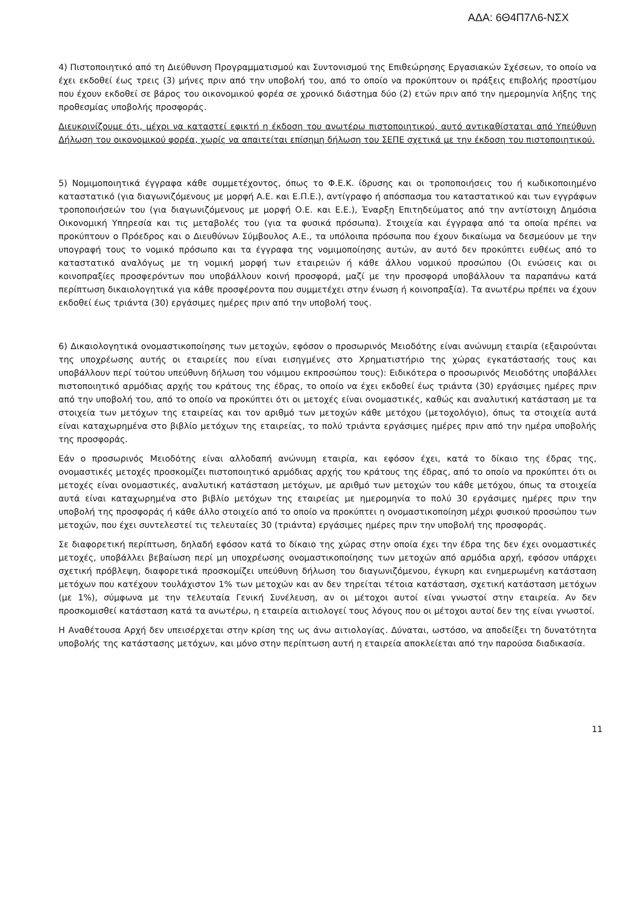ΑΔΑ: 6Θ4Π7Λ6-ΝΣΧ
4) Πιστοποιητικό από τη Διεύθυνση Προγραμματισμού και Συντονισμού της Επιθεώρησης Εργασιακών Σχέσεων, το οποίο να έχει εκδοθεί έως τρεις (3) μήνες πριν από την υποβολή του, από το οποίο να προκύπτουν οι πράξεις επιβολής προστίμου που έχουν εκδοθεί σε βάρος του οικονομικού φορέα σε χρονικό διάστημα δύο (2) ετών πριν από την ημερομηνία λήξης της προθεσμίας υποβολής προσφοράς.
Διευκρινίζουμε ότι, μέχρι να καταστεί εφικτή η έκδοση του ανωτέρω πιστοποιητικού, αυτό αντικαθίσταται από Υπεύθυνη Δήλωση του οικονομικού φορέα, χωρίς να απαιτείται επίσημη δήλωση του ΣΕΠΕ σχετικά με την έκδοση του πιστοποιητικού.
5) Νομιμοποιητικά έγγραφα κάθε συμμετέχοντος, όπως το Φ.Ε.Κ. ίδρυσης και οι τροποποιήσεις του ή κωδικοποιημένο καταστατικό (για διαγωνιζόμενους με μορφή Α.Ε. και Ε.Π.Ε.), αντίγραφο ή απόσπασμα του καταστατικού και των εγγράφων τροποποιήσεών του (για διαγωνιζόμενους με μορφή Ο.Ε. και Ε.Ε.), Έναρξη Επιτηδεύματος από την αντίστοιχη Δημόσια Οικονομική Υπηρεσία και τις μεταβολές του (για τα φυσικά πρόσωπα). Στοιχεία και έγγραφα από τα οποία πρέπει να προκύπτουν ο Πρόεδρος και ο Διευθύνων Σύμβουλος Α.Ε., τα υπόλοιπα πρόσωπα που έχουν δικαίωμα να δεσμεύουν με την υπογραφή τους το νομικό πρόσωπο και τα έγγραφα της νομιμοποίησης αυτών, αν αυτό δεν προκύπτει ευθέως από το καταστατικό αναλόγως με τη νομική μορφή των εταιρειών ή κάθε άλλου νομικού προσώπου (Οι ενώσεις και οι κοινοπραξίες προσφερόντων που υποβάλλουν κοινή προσφορά, μαζί με την προσφορά υποβάλλουν τα παραπάνω κατά περίπτωση δικαιολογητικά για κάθε προσφέροντα που συμμετέχει στην ένωση ή κοινοπραξία). Τα ανωτέρω πρέπει να έχουν εκδοθεί έως τριάντα (30) εργάσιμες ημέρες πριν από την υποβολή τους.
6) Δικαιολογητικά ονομαστικοποίησης των μετοχών, εφόσον ο προσωρινός Μειοδότης είναι ανώνυμη εταιρία (εξαιρούνται της υποχρέωσης αυτής οι εταιρείες που είναι εισηγμένες στο Χρηματιστήριο της χώρας εγκατάστασής τους και υποβάλλουν περί τούτου υπεύθυνη δήλωση του νόμιμου εκπροσώπου τους): Ειδικότερα ο προσωρινός Μειοδότης υποβάλλει πιστοποιητικό αρμόδιας αρχής του κράτους της έδρας, το οποίο να έχει εκδοθεί έως τριάντα (30) εργάσιμες ημέρες πριν από την υποβολή του, από το οποίο να προκύπτει ότι οι μετοχές είναι ονομαστικές, καθώς και αναλυτική κατάσταση με τα στοιχεία των μετόχων της εταιρείας και τον αριθμό των μετοχών κάθε μετόχου (μετοχολόγιο), όπως τα στοιχεία αυτά είναι καταχωρημένα στο βιβλίο μετόχων της εταιρείας, το πολύ τριάντα εργάσιμες ημέρες πριν από την ημέρα υποβολής της προσφοράς.
Εάν ο προσωρινός Μειοδότης είναι αλλοδαπή ανώνυμη εταιρία, και εφόσον έχει, κατά το δίκαιο της έδρας της, ονομαστικές μετοχές προσκομίζει πιστοποιητικό αρμόδιας αρχής του κράτους της έδρας, από το οποίο να προκύπτει ότι οι μετοχές είναι ονομαστικές, αναλυτική κατάσταση μετόχων, με αριθμό των μετοχών του κάθε μετόχου, όπως τα στοιχεία αυτά είναι καταχωρημένα στο βιβλίο μετόχων της εταιρείας με ημερομηνία το πολύ 30 εργάσιμες ημέρες πριν την υποβολή της προσφοράς ή κάθε άλλο στοιχείο από το οποίο να προκύπτει η ονομαστικοποίηση μέχρι φυσικού προσώπου των μετοχών, που έχει συντελεστεί τις τελευταίες 30 (τριάντα) εργάσιμες ημέρες πριν την υποβολή της προσφοράς.
Σε διαφορετική περίπτωση, δηλαδή εφόσον κατά το δίκαιο της χώρας στην οποία έχει την έδρα της δεν έχει ονομαστικές μετοχές, υποβάλλει βεβαίωση περί μη υποχρέωσης ονομαστικοποίησης των μετοχών από αρμόδια αρχή, εφόσον υπάρχει σχετική πρόβλεψη, διαφορετικά προσκομίζει υπεύθυνη δήλωση του διαγωνιζόμενου, έγκυρη και ενημερωμένη κατάσταση μετόχων που κατέχουν τουλάχιστον 1% των μετοχών και αν δεν τηρείται τέτοια κατάσταση, σχετική κατάσταση μετόχων (με 1%), σύμφωνα με την τελευταία Γενική Συνέλευση, αν οι μέτοχοι αυτοί είναι γνωστοί στην εταιρεία. Αν δεν προσκομισθεί κατάσταση κατά τα ανωτέρω, η εταιρεία αιτιολογεί τους λόγους που οι μέτοχοι αυτοί δεν της είναι γνωστοί.
Η Αναθέτουσα Αρχή δεν υπεισέρχεται στην κρίση της ως άνω αιτιολογίας. Δύναται, ωστόσο, να αποδείξει τη δυνατότητα υποβολής της κατάστασης μετόχων, και μόνο στην περίπτωση αυτή η εταιρεία αποκλείεται από την παρούσα διαδικασία.
11